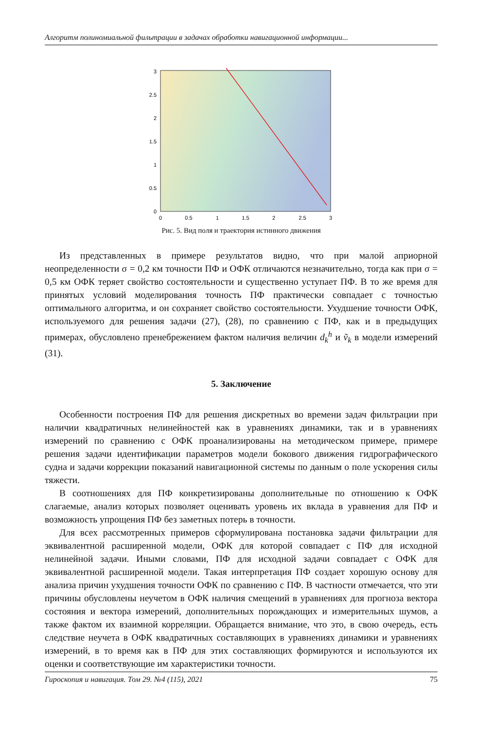Алгоритм полиномиальной фильтрации в задачах обработки навигационной информации...
0
0.5
1
1.5
2
2.5
3
0
0.5
1
1.5
2
2.5
3
Рис. 5. Вид поля и траектория истинного движения
Из представленных в примере результатов видно, что при малой априорной неопределенности σ = 0,2 км точности ПФ и ОФК отличаются незначительно, тогда как при σ = 0,5 км ОФК теряет свойство состоятельности и существенно уступает ПФ. В то же время для принятых условий моделирования точность ПФ практически совпадает с точностью оптимального алгоритма, и он сохраняет свойство состоятельности. Ухудшение точности ОФК, используемого для решения задачи (27), (28), по сравнению с ПФ, как и в предыдущих примерах, обусловлено пренебрежением фактом наличия величин d<sub>k</sub><sup>h</sup> и ṽ<sub>k</sub> в модели измерений (31).
5. Заключение
Особенности построения ПФ для решения дискретных во времени задач фильтрации при наличии квадратичных нелинейностей как в уравнениях динамики, так и в уравнениях измерений по сравнению с ОФК проанализированы на методическом примере, примере решения задачи идентификации параметров модели бокового движения гидрографического судна и задачи коррекции показаний навигационной системы по данным о поле ускорения силы тяжести.
В соотношениях для ПФ конкретизированы дополнительные по отношению к ОФК слагаемые, анализ которых позволяет оценивать уровень их вклада в уравнения для ПФ и возможность упрощения ПФ без заметных потерь в точности.
Для всех рассмотренных примеров сформулирована постановка задачи фильтрации для эквивалентной расширенной модели, ОФК для которой совпадает с ПФ для исходной нелинейной задачи. Иными словами, ПФ для исходной задачи совпадает с ОФК для эквивалентной расширенной модели. Такая интерпретация ПФ создает хорошую основу для анализа причин ухудшения точности ОФК по сравнению с ПФ. В частности отмечается, что эти причины обусловлены неучетом в ОФК наличия смещений в уравнениях для прогноза вектора состояния и вектора измерений, дополнительных порождающих и измерительных шумов, а также фактом их взаимной корреляции. Обращается внимание, что это, в свою очередь, есть следствие неучета в ОФК квадратичных составляющих в уравнениях динамики и уравнениях измерений, в то время как в ПФ для этих составляющих формируются и используются их оценки и соответствующие им характеристики точности.
Гироскопия и навигация. Том 29. №4 (115), 2021 75